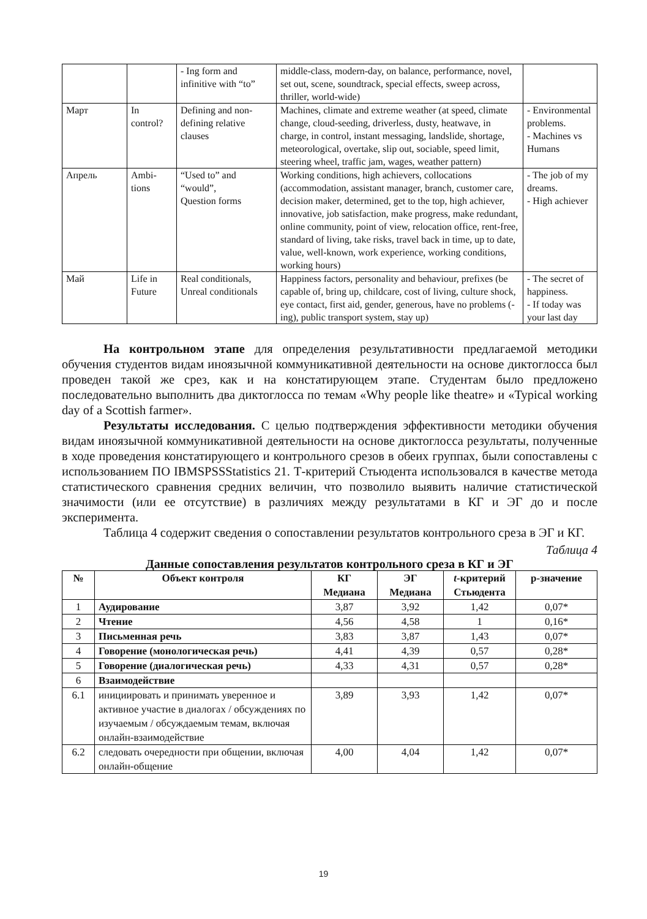| | | - Ing form and infinitive with “to” | middle-class, modern-day, on balance, performance, novel, set out, scene, soundtrack, special effects, sweep across, thriller, world-wide) | |
| Март | In control? | Defining and non-defining relative clauses | Machines, climate and extreme weather (at speed, climate change, cloud-seeding, driverless, dusty, heatwave, in charge, in control, instant messaging, landslide, shortage, meteorological, overtake, slip out, sociable, speed limit, steering wheel, traffic jam, wages, weather pattern) | - Environmental problems. - Machines vs Humans |
| Апрель | Ambi-tions | “Used to” and “would”, Question forms | Working conditions, high achievers, collocations (accommodation, assistant manager, branch, customer care, decision maker, determined, get to the top, high achiever, innovative, job satisfaction, make progress, make redundant, online community, point of view, relocation office, rent-free, standard of living, take risks, travel back in time, up to date, value, well-known, work experience, working conditions, working hours) | - The job of my dreams. - High achiever |
| Май | Life in Future | Real conditionals, Unreal conditionals | Happiness factors, personality and behaviour, prefixes (be capable of, bring up, childcare, cost of living, culture shock, eye contact, first aid, gender, generous, have no problems (-ing), public transport system, stay up) | - The secret of happiness. - If today was your last day |
На контрольном этапе для определения результативности предлагаемой методики обучения студентов видам иноязычной коммуникативной деятельности на основе диктоглосса был проведен такой же срез, как и на констатирующем этапе. Студентам было предложено последовательно выполнить два диктоглосса по темам «Why people like theatre» и «Typical working day of a Scottish farmer».
Результаты исследования. С целью подтверждения эффективности методики обучения видам иноязычной коммуникативной деятельности на основе диктоглосса результаты, полученные в ходе проведения констатирующего и контрольного срезов в обеих группах, были сопоставлены с использованием ПО IBMSPSSStatistics 21. Т-критерий Стьюдента использовался в качестве метода статистического сравнения средних величин, что позволило выявить наличие статистической значимости (или ее отсутствие) в различиях между результатами в КГ и ЭГ до и после эксперимента.
Таблица 4 содержит сведения о сопоставлении результатов контрольного среза в ЭГ и КГ.
Таблица 4
Данные сопоставления результатов контрольного среза в КГ и ЭГ
| № | Объект контроля | КГ Медиана | ЭГ Медиана | t -критерий Стьюдента | p-значение |
| --- | --- | --- | --- | --- | --- |
| 1 | Аудирование | 3,87 | 3,92 | 1,42 | 0,07* |
| 2 | Чтение | 4,56 | 4,58 | 1 | 0,16* |
| 3 | Письменная речь | 3,83 | 3,87 | 1,43 | 0,07* |
| 4 | Говорение (монологическая речь) | 4,41 | 4,39 | 0,57 | 0,28* |
| 5 | Говорение (диалогическая речь) | 4,33 | 4,31 | 0,57 | 0,28* |
| 6 | Взаимодействие | | | | |
| 6.1 | инициировать и принимать уверенное и активное участие в диалогах / обсуждениях по изучаемым / обсуждаемым темам, включая онлайн-взаимодействие | 3,89 | 3,93 | 1,42 | 0,07* |
| 6.2 | следовать очередности при общении, включая онлайн-общение | 4,00 | 4,04 | 1,42 | 0,07* |
19